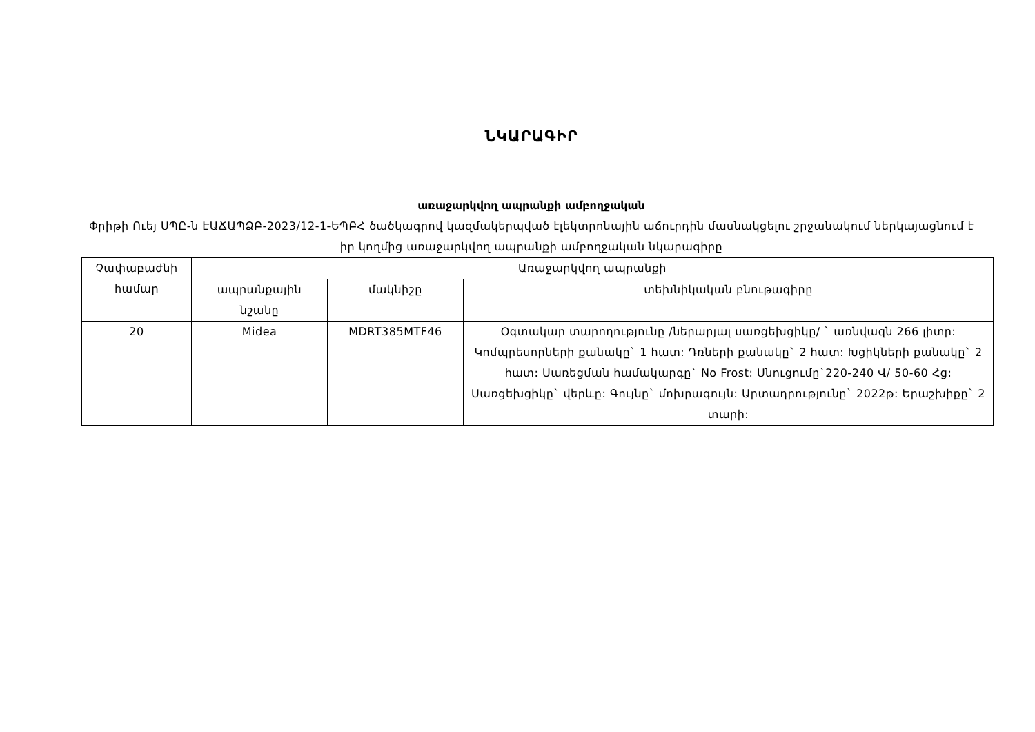ՆԿԱՐԱԳԻՐ
առաջարկվող ապրանքի ամբողջական
Փրիթի Ուեյ ՍՊԸ-ն ԷԱՃԱՊՁԲ-2023/12-1-ԵՊԲՀ ծածկագրով կազմակերպված էլեկտրոնային աճուրդին մասնակցելու շրջանակում ներկայացնում է իր կողմից առաջարկվող ապրանքի ամբողջական նկարագիրը
| Չափաբաժնի համար | Առաջարկվող ապրանքի | | |
| --- | --- | --- | --- |
| | ապրանքային նշանը | մակնիշը | տեխնիկական բնութագիրը |
| 20 | Midea | MDRT385MTF46 | Օգտակար տարողությունը /ներարյալ սառցեխցիկը/ ` առնվազն 266 լիտր: Կոմպրեսորների քանակը` 1 հատ: Դռների քանակը` 2 հատ: Խցիկների քանակը` 2 հատ: Սառեցման համակարգը` No Frost: Սնուցումը`220-240 Վ/ 50-60 Հց: Սառցեխցիկը` վերևը: Գույնը` մոխրագույն: Արտադրությունը` 2022թ: Երաշխիքը` 2 տարի: |